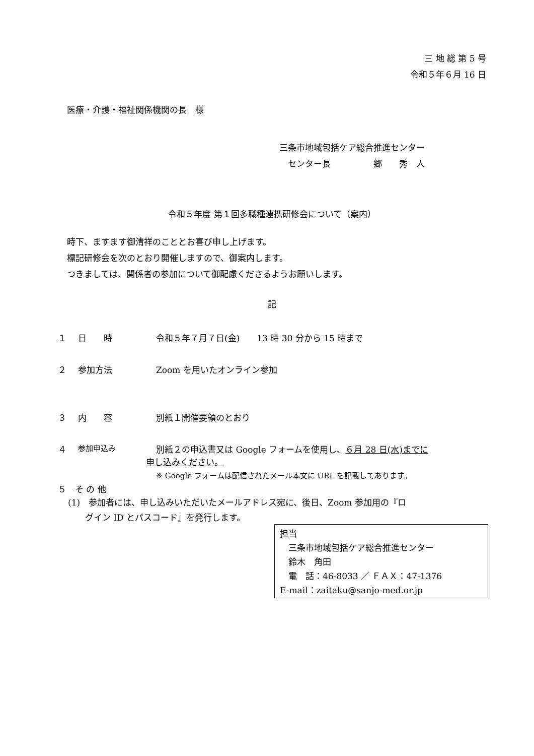三 地 総 第 5 号
令和５年６月 16 日
医療・介護・福祉関係機関の長　様
三条市地域包括ケア総合推進センター
　センター長　　　　　郷　　秀　人
令和５年度 第１回多職種連携研修会について（案内）
時下、ますます御清祥のこととお喜び申し上げます。
標記研修会を次のとおり開催しますので、御案内します。
つきましては、関係者の参加について御配慮くださるようお願いします。
記
１ 日　　時 令和５年７月７日(金)　　13 時 30 分から 15 時まで
２ 参加方法 Zoom を用いたオンライン参加
３ 内　　容 別紙１開催要領のとおり
４ 参加申込み 別紙２の申込書又は Google フォームを使用し、６月 28 日(水)までに
申し込みください。
※ Google フォームは配信されたメール本文に URL を記載してあります。
５　そ の 他
(1)　参加者には、申し込みいただいたメールアドレス宛に、後日、Zoom 参加用の『ロ
　　グイン ID とパスコード』を発行します。
担当
　三条市地域包括ケア総合推進センター
　鈴木　角田
　電　話：46-8033 ／ ＦＡＸ：47-1376
E-mail：zaitaku@sanjo-med.or.jp